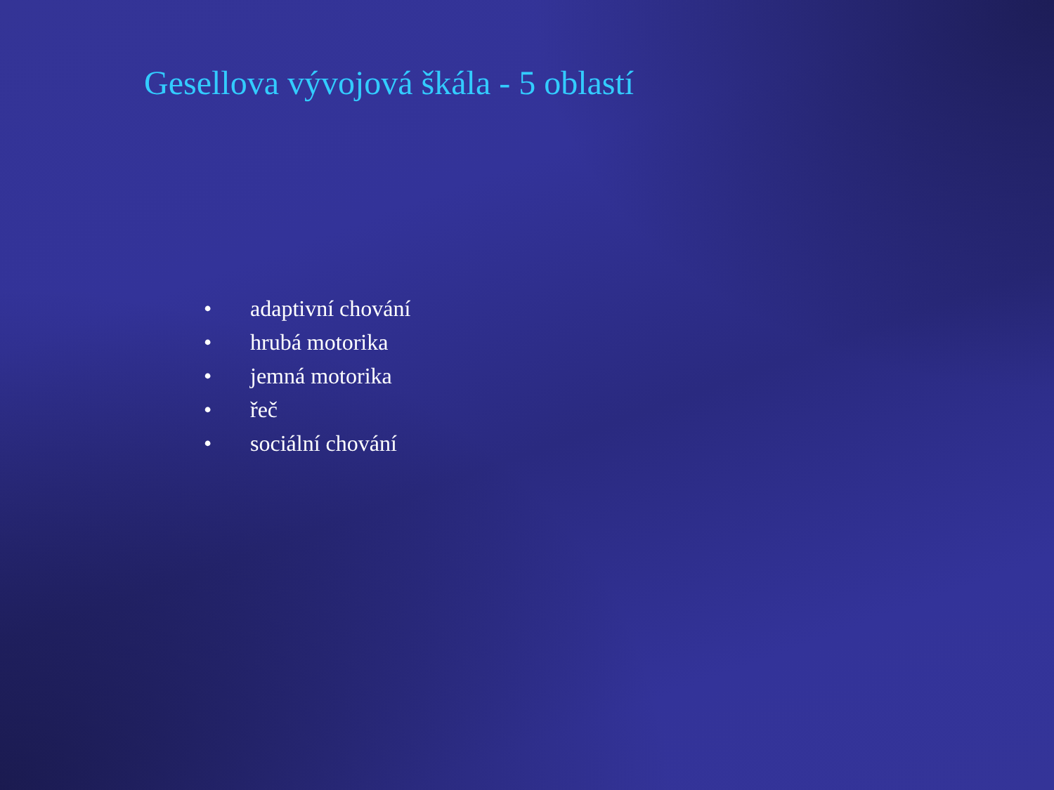Gesellova vývojová škála - 5 oblastí
• adaptivní chování
• hrubá motorika
• jemná motorika
• řeč
• sociální chování